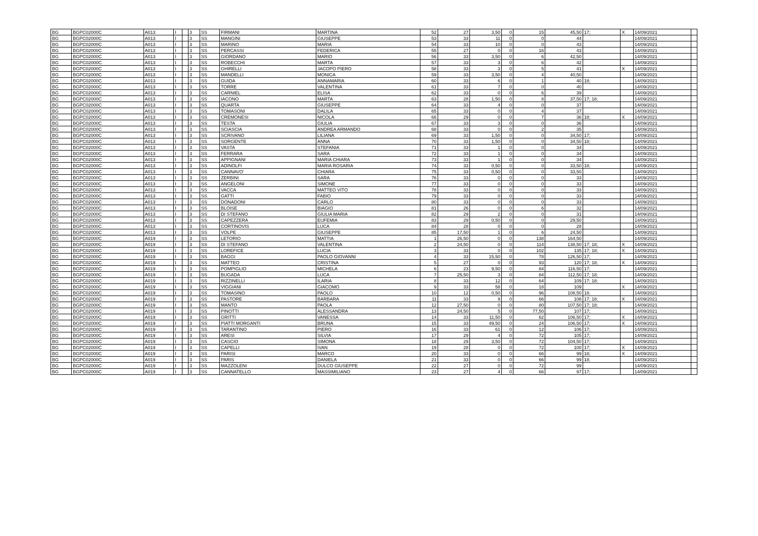| BG | BGPC02000C | A013 | I | | 3 | SS | FIRMANI | MARTINA | 52 | 27 | 3,50 | 0 | 15 | 45,50 | 17; | X | 14/09/2021 | |
| BG | BGPC02000C | A013 | I | | 3 | SS | MANGINI | GIUSEPPE | 53 | 33 | 11 | 0 | 0 | 44 | | | 14/09/2021 | |
| BG | BGPC02000C | A013 | I | | 3 | SS | MARINO | MARIA | 54 | 33 | 10 | 0 | 0 | 43 | | | 14/09/2021 | |
| BG | BGPC02000C | A013 | I | | 3 | SS | PERCASSI | FEDERICA | 55 | 27 | 0 | 0 | 16 | 43 | | | 14/09/2021 | |
| BG | BGPC02000C | A013 | I | | 3 | SS | GIORDANO | MARIO | 56 | 33 | 3,50 | 0 | 6 | 42,50 | | | 14/09/2021 | |
| BG | BGPC02000C | A013 | I | | 3 | SS | ROBECCHI | MARTA | 57 | 33 | 3 | 0 | 6 | 42 | | | 14/09/2021 | |
| BG | BGPC02000C | A013 | I | | 3 | SS | GHIRELLI | JACOPO PIERO | 58 | 33 | 3 | 0 | 5 | 41 | | X | 14/09/2021 | |
| BG | BGPC02000C | A013 | I | | 3 | SS | MANDELLI | MONICA | 59 | 33 | 3,50 | 0 | 4 | 40,50 | | | 14/09/2021 | |
| BG | BGPC02000C | A013 | I | | 3 | SS | GUIDA | ANNAMARIA | 60 | 33 | 6 | 0 | 1 | 40 | 18; | | 14/09/2021 | |
| BG | BGPC02000C | A013 | I | | 3 | SS | TORRE | VALENTINA | 61 | 33 | 7 | 0 | 0 | 40 | | | 14/09/2021 | |
| BG | BGPC02000C | A013 | I | | 3 | SS | CARNIEL | ELISA | 62 | 33 | 0 | 0 | 6 | 39 | | | 14/09/2021 | |
| BG | BGPC02000C | A013 | I | | 3 | SS | IACONO | MARTA | 63 | 28 | 1,50 | 0 | 8 | 37,50 | 17; 18; | | 14/09/2021 | |
| BG | BGPC02000C | A013 | I | | 3 | SS | QUARTA | GIUSEPPE | 64 | 33 | 4 | 0 | 0 | 37 | | | 14/09/2021 | |
| BG | BGPC02000C | A013 | I | | 3 | SS | TOMASONI | DALILA | 65 | 33 | 0 | 0 | 4 | 37 | | | 14/09/2021 | |
| BG | BGPC02000C | A013 | I | | 3 | SS | CREMONESI | NICOLA | 66 | 29 | 0 | 0 | 7 | 36 | 18; | X | 14/09/2021 | |
| BG | BGPC02000C | A013 | I | | 3 | SS | TESTA | GIULIA | 67 | 33 | 3 | 0 | 0 | 36 | | | 14/09/2021 | |
| BG | BGPC02000C | A013 | I | | 3 | SS | SCIASCIA | ANDREA ARMANDO | 68 | 33 | 0 | 0 | 2 | 35 | | | 14/09/2021 | |
| BG | BGPC02000C | A013 | I | | 3 | SS | SCRIVANO | LILIANA | 69 | 33 | 1,50 | 0 | 0 | 34,50 | 17; | | 14/09/2021 | |
| BG | BGPC02000C | A013 | I | | 3 | SS | SORGENTE | ANNA | 70 | 33 | 1,50 | 0 | 0 | 34,50 | 18; | | 14/09/2021 | |
| BG | BGPC02000C | A013 | I | | 3 | SS | VASTA | STEFANIA | 71 | 33 | 1 | 0 | 0 | 34 | | | 14/09/2021 | |
| BG | BGPC02000C | A013 | I | | 3 | SS | FERRARA | SARA | 72 | 33 | 1 | 0 | 0 | 34 | | | 14/09/2021 | |
| BG | BGPC02000C | A013 | I | | 3 | SS | APPIGNANI | MARIA CHIARA | 73 | 33 | 1 | 0 | 0 | 34 | | | 14/09/2021 | |
| BG | BGPC02000C | A013 | I | | 3 | SS | ADINOLFI | MARIA ROSARIA | 74 | 33 | 0,50 | 0 | 0 | 33,50 | 18; | | 14/09/2021 | |
| BG | BGPC02000C | A013 | I | | 3 | SS | CANNAVO' | CHIARA | 75 | 33 | 0,50 | 0 | 0 | 33,50 | | | 14/09/2021 | |
| BG | BGPC02000C | A013 | I | | 3 | SS | ZERBINI | SARA | 76 | 33 | 0 | 0 | 0 | 33 | | | 14/09/2021 | |
| BG | BGPC02000C | A013 | I | | 3 | SS | ANGELONI | SIMONE | 77 | 33 | 0 | 0 | 0 | 33 | | | 14/09/2021 | |
| BG | BGPC02000C | A013 | I | | 3 | SS | VACCA | MATTEO VITO | 78 | 33 | 0 | 0 | 0 | 33 | | | 14/09/2021 | |
| BG | BGPC02000C | A013 | I | | 3 | SS | GATTI | FABIO | 79 | 33 | 0 | 0 | 0 | 33 | | | 14/09/2021 | |
| BG | BGPC02000C | A013 | I | | 3 | SS | DONADONI | CARLO | 80 | 33 | 0 | 0 | 0 | 33 | | | 14/09/2021 | |
| BG | BGPC02000C | A013 | I | | 3 | SS | BLOISE | BIAGIO | 81 | 26 | 0 | 0 | 6 | 32 | | | 14/09/2021 | |
| BG | BGPC02000C | A013 | I | | 3 | SS | DI STEFANO | GIULIA MARIA | 82 | 29 | 2 | 0 | 0 | 31 | | | 14/09/2021 | |
| BG | BGPC02000C | A013 | I | | 3 | SS | CAPEZZERA | EUFEMIA | 83 | 29 | 0,50 | 0 | 0 | 29,50 | | | 14/09/2021 | |
| BG | BGPC02000C | A013 | I | | 3 | SS | CORTINOVIS | LUCA | 84 | 28 | 0 | 0 | 0 | 28 | | | 14/09/2021 | |
| BG | BGPC02000C | A013 | I | | 3 | SS | VOLPE | GIUSEPPE | 85 | 17,50 | 1 | 0 | 6 | 24,50 | | | 14/09/2021 | |
| BG | BGPC02000C | A019 | I | | 3 | SS | LETORIO | MATTIA | 1 | 26,50 | 0 | 0 | 138 | 164,50 | | | 14/09/2021 | |
| BG | BGPC02000C | A019 | I | | 3 | SS | DI STEFANO | VALENTINA | 2 | 24,50 | 0 | 0 | 114 | 138,50 | 17; 18; | X | 14/09/2021 | |
| BG | BGPC02000C | A019 | I | | 3 | SS | LOREFICE | LUCIA | 3 | 33 | 0 | 0 | 102 | 135 | 17; 18; | X | 14/09/2021 | |
| BG | BGPC02000C | A019 | I | | 3 | SS | BAGGI | PAOLO GIOVANNI | 4 | 33 | 15,50 | 0 | 78 | 126,50 | 17; | | 14/09/2021 | |
| BG | BGPC02000C | A019 | I | | 3 | SS | MATTEO | CRISTINA | 5 | 27 | 0 | 0 | 93 | 120 | 17; 18; | X | 14/09/2021 | |
| BG | BGPC02000C | A019 | I | | 3 | SS | POMPIGLIO | MICHELA | 6 | 23 | 9,50 | 0 | 84 | 116,50 | 17; | | 14/09/2021 | |
| BG | BGPC02000C | A019 | I | | 3 | SS | BUGADA | LUCA | 7 | 25,50 | 3 | 0 | 84 | 112,50 | 17; 18; | | 14/09/2021 | |
| BG | BGPC02000C | A019 | I | | 3 | SS | RIZZINELLI | ILARIA | 8 | 33 | 12 | 0 | 64 | 109 | 17; 18; | | 14/09/2021 | |
| BG | BGPC02000C | A019 | I | | 3 | SS | VIGGIANI | GIACOMO | 9 | 33 | 58 | 0 | 18 | 109 | | X | 14/09/2021 | |
| BG | BGPC02000C | A019 | I | | 3 | SS | TOMASINO | PAOLO | 10 | 12 | 0,50 | 0 | 96 | 108,50 | 18; | | 14/09/2021 | |
| BG | BGPC02000C | A019 | I | | 3 | SS | PASTORE | BARBARA | 11 | 33 | 9 | 0 | 66 | 108 | 17; 18; | X | 14/09/2021 | |
| BG | BGPC02000C | A019 | I | | 3 | SS | MANTO | PAOLA | 12 | 27,50 | 0 | 0 | 80 | 107,50 | 17; 18; | | 14/09/2021 | |
| BG | BGPC02000C | A019 | I | | 3 | SS | PINOTTI | ALESSANDRA | 13 | 24,50 | 5 | 0 | 77,50 | 107 | 17; | | 14/09/2021 | |
| BG | BGPC02000C | A019 | I | | 3 | SS | GRITTI | VANESSA | 14 | 33 | 11,50 | 0 | 62 | 106,50 | 17; | X | 14/09/2021 | |
| BG | BGPC02000C | A019 | I | | 3 | SS | PIATTI MORGANTI | BRUNA | 15 | 33 | 49,50 | 0 | 24 | 106,50 | 17; | X | 14/09/2021 | |
| BG | BGPC02000C | A019 | I | | 3 | SS | TARANTINO | PIERO | 16 | 33 | 61 | 0 | 12 | 106 | 17; | | 14/09/2021 | |
| BG | BGPC02000C | A019 | I | | 3 | SS | ARESI | SILVIA | 17 | 29 | 4 | 0 | 72 | 105 | 17; | | 14/09/2021 | |
| BG | BGPC02000C | A019 | I | | 3 | SS | CASCIO | SIMONA | 18 | 29 | 3,50 | 0 | 72 | 104,50 | 17; | | 14/09/2021 | |
| BG | BGPC02000C | A019 | I | | 3 | SS | CAPELLI | IVAN | 19 | 28 | 0 | 0 | 72 | 100 | 17; | X | 14/09/2021 | |
| BG | BGPC02000C | A019 | I | | 3 | SS | PARISI | MARCO | 20 | 33 | 0 | 0 | 66 | 99 | 18; | X | 14/09/2021 | |
| BG | BGPC02000C | A019 | I | | 3 | SS | PARIS | DANIELA | 21 | 33 | 0 | 0 | 66 | 99 | 18; | | 14/09/2021 | |
| BG | BGPC02000C | A019 | I | | 3 | SS | MAZZOLENI | DULCO GIUSEPPE | 22 | 27 | 0 | 0 | 72 | 99 | | | 14/09/2021 | |
| BG | BGPC02000C | A019 | I | | 3 | SS | CANNATELLO | MASSIMILIANO | 23 | 27 | 4 | 0 | 66 | 97 | 17; | | 14/09/2021 | |